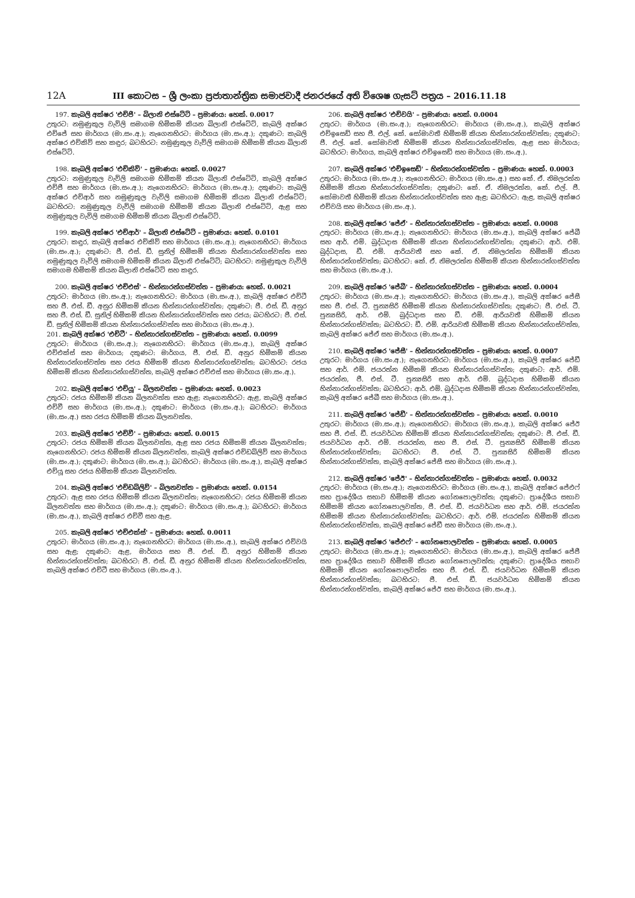12A III කොටස – ශ්‍රී ලංකා ප්‍රජාතාන්ත්‍රික සමාජවාදී ජනරජයේ අති විශෙෂ ගැසට් පත්‍රය – 2016.11.18
197. කැබලි අක්ෂර 'එච්ජී' – බිලානි එස්ටේට් – ප්‍රමාණය: හෙක්. 0.0017
උතුරට: නමුණුකුල වැව්ලි සමාගම හිමිකම් කියන බිලානි එස්ටේට්, කැබලි අක්ෂර එච්ජේ සහ මාර්ගය (මා.සං.අ.); නැගෙනහිරට: මාර්ගය (මා.සං.අ.); දකුණට: කැබලි අක්ෂර එච්කිව් සහ කඳුර; බටහිරට: නමුණුකුල වැව්ලි සමාගම හිමිකම් කියන බිලානි එස්ටේට්.
198. කැබලි අක්ෂර 'එච්කිව්' – ප්‍රමාණය: හෙක්. 0.0027
උතුරට: නමුණුකුල වැව්ලි සමාගම හිමිකම් කියන බිලානි එස්ටේට්, කැබලි අක්ෂර එච්ජී සහ මාර්ගය (මා.සං.අ.); නැගෙනහිරට: මාර්ගය (මා.සං.අ.); දකුණට: කැබලි අක්ෂර එච්ආර් සහ නමුණුකුල වැව්ලි සමාගම හිමිකම් කියන බිලානි එස්ටේට්; බටහිරට: නමුණුකුල වැව්ලි සමාගම හිමිකම් කියන බිලානි එස්ටේට්, ඇළ සහ නමුණුකුල වැව්ලි සමාගම හිමිකම් කියන බිලානි එස්ටේට්.
199. කැබලි අක්ෂර 'එච්ආර්' – බිලානි එස්ටේට් – ප්‍රමාණය: හෙක්. 0.0101
උතුරට: කඳුර, කැබලි අක්ෂර එච්කිව් සහ මාර්ගය (මා.සං.අ.); නැගෙනහිරට: මාර්ගය (මා.සං.අ.); දකුණට: ජී. එස්. ඩී. සුනිල් හිමිකම් කියන හින්නාරන්ගස්වත්ත සහ නමුණුකුල වැව්ලි සමාගම හිමිකම් කියන බිලානි එස්ටේට්; බටහිරට: නමුණුකුල වැව්ලි සමාගම හිමිකම් කියන බිලානි එස්ටේට් සහ කඳුර.
200. කැබලි අක්ෂර 'එච්එස්' – හින්නාරන්ගස්වත්ත – ප්‍රමාණය: හෙක්. 0.0021
උතුරට: මාර්ගය (මා.සං.අ.); නැගෙනහිරට: මාර්ගය (මා.සං.අ.), කැබලි අක්ෂර එච්ටී සහ ජී. එස්. ඩී. අනුර හිමිකම් කියන හින්නාරන්ගස්වත්ත; දකුණට: ජී. එස්. ඩී. අනුර සහ ජී. එස්. ඩී. සුනිල් හිමිකම් කියන හින්නාරන්ගස්වත්ත සහ රජය; බටහිරට: ජී. එස්. ඩී. සුනිල් හිමිකම් කියන හින්නාරන්ගස්වත්ත සහ මාර්ගය (මා.සං.අ.).
201. කැබලි අක්ෂර 'එච්ටී' – හින්නාරන්ගස්වත්ත – ප්‍රමාණය: හෙක්. 0.0099
උතුරට: මාර්ගය (මා.සං.අ.); නැගෙනහිරට: මාර්ගය (මා.සං.අ.), කැබලි අක්ෂර එච්එක්ස් සහ මාර්ගය; දකුණට: මාර්ගය, ජී. එස්. ඩී. අනුර හිමිකම් කියන හින්නාරන්ගස්වත්ත සහ රජය හිමිකම් කියන හින්නාරන්ගස්වත්ත; බටහිරට: රජය හිමිකම් කියන හින්නාරන්ගස්වත්ත, කැබලි අක්ෂර එච්එස් සහ මාර්ගය (මා.සං.අ.).
202. කැබලි අක්ෂර 'එච්යූ' – බිලනවත්ත – ප්‍රමාණය: හෙක්. 0.0023
උතුරට: රජය හිමිකම් කියන බිලනවත්ත සහ ඇළ; නැගෙනහිරට: ඇළ, කැබලි අක්ෂර එච්වී සහ මාර්ගය (මා.සං.අ.); දකුණට: මාර්ගය (මා.සං.අ.); බටහිරට: මාර්ගය (මා.සං.අ.) සහ රජය හිමිකම් කියන බිලනවත්ත.
203. කැබලි අක්ෂර 'එච්වී' – ප්‍රමාණය: හෙක්. 0.0015
උතුරට: රජය හිමිකම් කියන බිලනවත්ත, ඇළ සහ රජය හිමිකම් කියන බිලනවත්ත; නැගෙනහිරට: රජය හිමිකම් කියන බිලනවත්ත, කැබලි අක්ෂර එච්ඩබ්ලිව් සහ මාර්ගය (මා.සං.අ.); දකුණට: මාර්ගය (මා.සං.අ.); බටහිරට: මාර්ගය (මා.සං.අ.), කැබලි අක්ෂර එච්යූ සහ රජය හිමිකම් කියන බිලනවත්ත.
204. කැබලි අක්ෂර 'එච්ඩබ්ලිව්' – බිලනවත්ත – ප්‍රමාණය: හෙක්. 0.0154
උතුරට: ඇළ සහ රජය හිමිකම් කියන බිලනවත්ත; නැගෙනහිරට: රජය හිමිකම් කියන බිලනවත්ත සහ මාර්ගය (මා.සං.අ.); දකුණට: මාර්ගය (මා.සං.අ.); බටහිරට: මාර්ගය (මා.සං.අ.), කැබලි අක්ෂර එච්වී සහ ඇළ.
205. කැබලි අක්ෂර 'එච්එක්ස්' – ප්‍රමාණය: හෙක්. 0.0011
උතුරට: මාර්ගය (මා.සං.අ.); නැගෙනහිරට: මාර්ගය (මා.සං.අ.), කැබලි අක්ෂර එච්වයි සහ ඇළ; දකුණට: ඇළ, මාර්ගය සහ ජී. එස්. ඩී. අනුර හිමිකම් කියන හින්නාරන්ගස්වත්ත; බටහිරට: ජී. එස්. ඩී. අනුර හිමිකම් කියන හින්නාරන්ගස්වත්ත, කැබලි අක්ෂර එච්ටී සහ මාර්ගය (මා.සං.අ.).
206. කැබලි අක්ෂර 'එච්වයි' – ප්‍රමාණය: හෙක්. 0.0004
උතුරට: මාර්ගය (මා.සං.අ.); නැගෙනහිරට: මාර්ගය (මා.සං.අ.), කැබලි අක්ෂර එච්ඉසෙඩ් සහ ජී. එල්. කේ. සෝමාවතී හිමිකම් කියන හින්නාරන්ගස්වත්ත; දකුණට: ජී. එල්. කේ. සෝමාවතී හිමිකම් කියන හින්නාරන්ගස්වත්ත, ඇළ සහ මාර්ගය; බටහිරට: මාර්ගය, කැබලි අක්ෂර එච්ඉසෙඩ් සහ මාර්ගය (මා.සං.අ.).
207. කැබලි අක්ෂර 'එච්ඉසෙඩ්' – හින්නාරන්ගස්වත්ත – ප්‍රමාණය: හෙක්. 0.0003
උතුරට: මාර්ගය (මා.සං.අ.); නැගෙනහිරට: මාර්ගය (මා.සං.අ.) සහ කේ. ඒ. නිමලරත්න හිමිකම් කියන හින්නාරන්ගස්වත්ත; දකුණට: කේ. ඒ. නිමලරත්න, කේ. එල්. ජී. සෝමාවතී හිමිකම් කියන හින්නාරන්ගස්වත්ත සහ ඇළ; බටහිරට: ඇළ, කැබලි අක්ෂර එච්වයි සහ මාර්ගය (මා.සං.අ.).
208. කැබලි අක්ෂර 'ජේඒ' – හින්නාරන්ගස්වත්ත – ප්‍රමාණය: හෙක්. 0.0008
උතුරට: මාර්ගය (මා.සං.අ.); නැගෙනහිරට: මාර්ගය (මා.සං.අ.), කැබලි අක්ෂර ජේබී සහ ආර්. එම්. බුද්ධදාස හිමිකම් කියන හින්නාරන්ගස්වත්ත; දකුණට: ආර්. එම්. බුද්ධදාස, ඩී. එම්. ආරියවතී සහ කේ. ඒ. නිමලරත්න හිමිකම් කියන හින්නාරන්ගස්වත්ත; බටහිරට: කේ. ඒ. නිමලරත්න හිමිකම් කියන හින්නාරන්ගස්වත්ත සහ මාර්ගය (මා.සං.අ.).
209. කැබලි අක්ෂර 'ජේබී' – හින්නාරන්ගස්වත්ත – ප්‍රමාණය: හෙක්. 0.0004
උතුරට: මාර්ගය (මා.සං.අ.); නැගෙනහිරට: මාර්ගය (මා.සං.අ.), කැබලි අක්ෂර ජේසී සහ ජී. එස්. ටී. පුන්‍යසිරි හිමිකම් කියන හින්නාරන්ගස්වත්ත; දකුණට: ජී. එස්. ටී. පුන්‍යසිරි, ආර්. එම්. බුද්ධදාස සහ ඩී. එම්. ආරියවතී හිමිකම් කියන හින්නාරන්ගස්වත්ත; බටහිරට: ඩී. එම්. ආරියවතී හිමිකම් කියන හින්නාරන්ගස්වත්ත, කැබලි අක්ෂර ජේඒ සහ මාර්ගය (මා.සං.අ.).
210. කැබලි අක්ෂර 'ජේසී' – හින්නාරන්ගස්වත්ත – ප්‍රමාණය: හෙක්. 0.0007
උතුරට: මාර්ගය (මා.සං.අ.); නැගෙනහිරට: මාර්ගය (මා.සං.අ.), කැබලි අක්ෂර ජේඩී සහ ආර්. එම්. ජයරත්න හිමිකම් කියන හින්නාරන්ගස්වත්ත; දකුණට: ආර්. එම්. ජයරත්න, ජී. එස්. ටී. පුන්‍යසිරි සහ ආර්. එම්. බුද්ධදාස හිමිකම් කියන හින්නාරන්ගස්වත්ත; බටහිරට: ආර්. එම්. බුද්ධදාස හිමිකම් කියන හින්නාරන්ගස්වත්ත, කැබලි අක්ෂර ජේබී සහ මාර්ගය (මා.සං.අ.).
211. කැබලි අක්ෂර 'ජේඩී' – හින්නාරන්ගස්වත්ත – ප්‍රමාණය: හෙක්. 0.0010
උතුරට: මාර්ගය (මා.සං.අ.); නැගෙනහිරට: මාර්ගය (මා.සං.අ.), කැබලි අක්ෂර ජේඊ සහ ජී. එස්. ඩී. ජයවර්ධන හිමිකම් කියන හින්නාරන්ගස්වත්ත; දකුණට: ජී. එස්. ඩී. ජයවර්ධන ආර්. එම්. ජයරත්න, සහ ජී. එස්. ටී. පුන්‍යසිරි හිමිකම් කියන හින්නාරන්ගස්වත්ත; බටහිරට: ජී. එස්. ටී. පුන්‍යසිරි හිමිකම් කියන හින්නාරන්ගස්වත්ත, කැබලි අක්ෂර ජේසී සහ මාර්ගය (මා.සං.අ.).
212. කැබලි අක්ෂර 'ජේඊ' – හින්නාරන්ගස්වත්ත – ප්‍රමාණය: හෙක්. 0.0032
උතුරට: මාර්ගය (මා.සං.අ.); නැගෙනහිරට: මාර්ගය (මා.සං.අ.), කැබලි අක්ෂර ජේඑෆ් සහ ප්‍රාදේශීය සභාව හිමිකම් කියන ගෝනපොලවත්ත; දකුණට: ප්‍රාදේශීය සභාව හිමිකම් කියන ගෝනපොලවත්ත, ජී. එස්. ඩී. ජයවර්ධන සහ ආර්. එම්. ජයරත්න හිමිකම් කියන හින්නාරන්ගස්වත්ත; බටහිරට: ආර්. එම්. ජයරත්න හිමිකම් කියන හින්නාරන්ගස්වත්ත, කැබලි අක්ෂර ජේඩී සහ මාර්ගය (මා.සං.අ.).
213. කැබලි අක්ෂර 'ජේඑෆ්' – ගෝනපොලවත්ත – ප්‍රමාණය: හෙක්. 0.0005
උතුරට: මාර්ගය (මා.සං.අ.); නැගෙනහිරට: මාර්ගය (මා.සං.අ.), කැබලි අක්ෂර ජේජී සහ ප්‍රාදේශීය සභාව හිමිකම් කියන ගෝනපොලවත්ත; දකුණට: ප්‍රාදේශීය සභාව හිමිකම් කියන ගෝනපොලවත්ත සහ ජී. එස්. ඩී. ජයවර්ධන හිමිකම් කියන හින්නාරන්ගස්වත්ත; බටහිරට: ජී. එස්. ඩී. ජයවර්ධන හිමිකම් කියන හින්නාරන්ගස්වත්ත, කැබලි අක්ෂර ජේඊ සහ මාර්ගය (මා.සං.අ.).